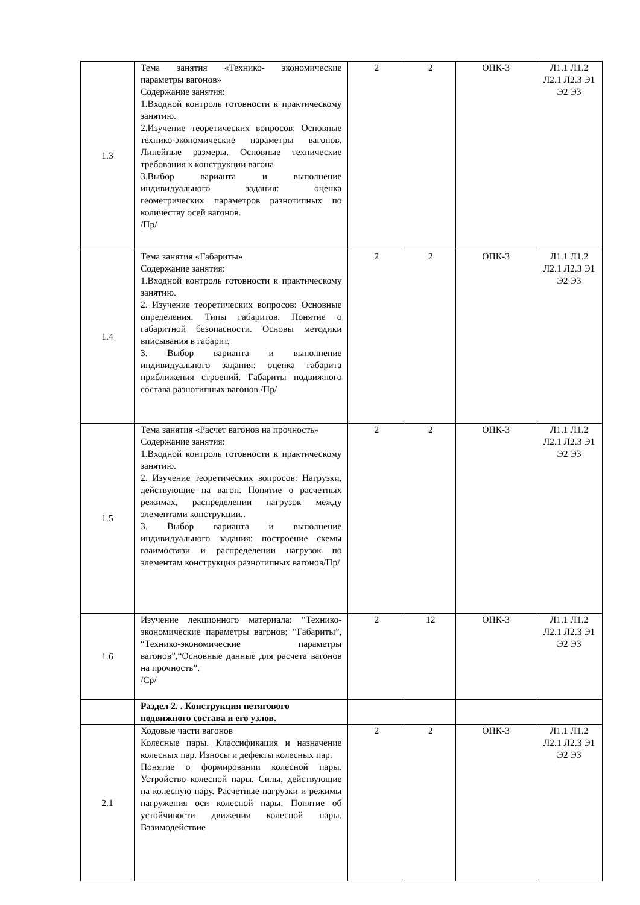| 1.3 | Тема занятия «Технико- экономические параметры вагонов» Содержание занятия: 1.Входной контроль готовности к практическому занятию. 2.Изучение теоретических вопросов: Основные технико-экономические параметры вагонов. Линейные размеры. Основные технические требования к конструкции вагона 3.Выбор варианта и выполнение индивидуального задания: оценка геометрических параметров разнотипных по количеству осей вагонов. /Пр/ | 2 | 2 | ОПК-3 | Л1.1 Л1.2 Л2.1 Л2.3 Э1 Э2 Э3 |
| 1.4 | Тема занятия «Габариты» Содержание занятия: 1.Входной контроль готовности к практическому занятию. 2. Изучение теоретических вопросов: Основные определения. Типы габаритов. Понятие о габаритной безопасности. Основы методики вписывания в габарит. 3. Выбор варианта и выполнение индивидуального задания: оценка габарита приближения строений. Габариты подвижного состава разнотипных вагонов./Пр/ | 2 | 2 | ОПК-3 | Л1.1 Л1.2 Л2.1 Л2.3 Э1 Э2 Э3 |
| 1.5 | Тема занятия «Расчет вагонов на прочность» Содержание занятия: 1.Входной контроль готовности к практическому занятию. 2. Изучение теоретических вопросов: Нагрузки, действующие на вагон. Понятие о расчетных режимах, распределении нагрузок между элементами конструкции.. 3. Выбор варианта и выполнение индивидуального задания: построение схемы взаимосвязи и распределении нагрузок по элементам конструкции разнотипных вагонов/Пр/ | 2 | 2 | ОПК-3 | Л1.1 Л1.2 Л2.1 Л2.3 Э1 Э2 Э3 |
| 1.6 | Изучение лекционного материала: “Технико-экономические параметры вагонов; “Габариты”, “Технико-экономические параметры вагонов”,“Основные данные для расчета вагонов на прочность”. /Ср/ | 2 | 12 | ОПК-3 | Л1.1 Л1.2 Л2.1 Л2.3 Э1 Э2 Э3 |
| | Раздел 2. . Конструкция нетягового подвижного состава и его узлов. | | | | |
| 2.1 | Ходовые части вагонов Колесные пары. Классификация и назначение колесных пар. Износы и дефекты колесных пар. Понятие о формировании колесной пары. Устройство колесной пары. Силы, действующие на колесную пару. Расчетные нагрузки и режимы нагружения оси колесной пары. Понятие об устойчивости движения колесной пары. Взаимодействие | 2 | 2 | ОПК-3 | Л1.1 Л1.2 Л2.1 Л2.3 Э1 Э2 Э3 |